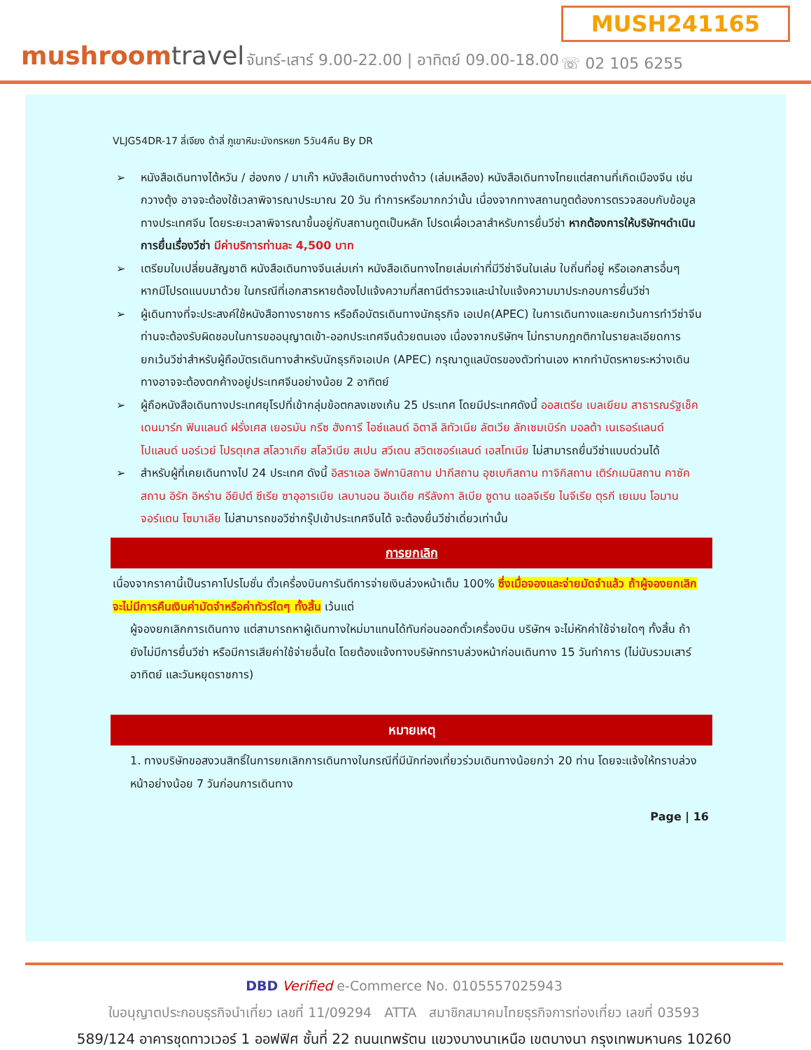mushroomtravel
จันทร์-เสาร์ 9.00-22.00 | อาทิตย์ 09.00-18.00
MUSH241165
☏ 02 105 6255
VLJG54DR-17 ลี่เจียง ต้าลี่ ภูเขาหิมะมังกรหยก 5วัน4คืน By DR
➢ หนังสือเดินทางไต้หวัน / ฮ่องกง / มาเก๊า หนังสือเดินทางต่างด้าว (เล่มเหลือง) หนังสือเดินทางไทยแต่สถานที่เกิดเมืองจีน เช่น กวางตุ้ง อาจจะต้องใช้เวลาพิจารณาประมาณ 20 วัน ทำการหรือมากกว่านั้น เนื่องจากทางสถานทูตต้องการตรวจสอบกับข้อมูลทางประเทศจีน โดยระยะเวลาพิจารณาขึ้นอยู่กับสถานทูตเป็นหลัก โปรดเผื่อเวลาสำหรับการยื่นวีซ่า หากต้องการให้บริษัทฯดำเนินการยื่นเรื่องวีซ่า มีค่าบริการท่านละ 4,500 บาท
➢ เตรียมใบเปลี่ยนสัญชาติ หนังสือเดินทางจีนเล่มเก่า หนังสือเดินทางไทยเล่มเก่าที่มีวีซ่าจีนในเล่ม ใบถิ่นที่อยู่ หรือเอกสารอื่นๆ หากมีโปรดแนบมาด้วย ในกรณีที่เอกสารหายต้องไปแจ้งความที่สถานีตำรวจและนำใบแจ้งความมาประกอบการยื่นวีซ่า
➢ ผู้เดินทางที่จะประสงค์ใช้หนังสือทางราชการ หรือถือบัตรเดินทางนักธุรกิจ เอเปค(APEC) ในการเดินทางและยกเว้นการทำวีซ่าจีน ท่านจะต้องรับผิดชอบในการขออนุญาตเข้า-ออกประเทศจีนด้วยตนเอง เนื่องจากบริษัทฯ ไม่ทราบกฎกติกาในรายละเอียดการยกเว้นวีซ่าสำหรับผู้ถือบัตรเดินทางสำหรับนักธุรกิจเอเปค (APEC) กรุณาดูแลบัตรของตัวท่านเอง หากทำบัตรหายระหว่างเดินทางอาจจะต้องตกค้างอยู่ประเทศจีนอย่างน้อย 2 อาทิตย์
➢ ผู้ถือหนังสือเดินทางประเทศยุโรปที่เข้ากลุ่มข้อตกลงเชงเก้น 25 ประเทศ โดยมีประเทศดังนี้ ออสเตรีย เบลเยียม สาธารณรัฐเช็ค เดนมาร์ก ฟินแลนด์ ฝรั่งเศส เยอรมัน กรีซ ฮังการี ไอซ์แลนด์ อิตาลี ลิทัวเนีย ลัตเวีย ลักเซมเบิร์ก มอลต้า เนเธอร์แลนด์ โปแลนด์ นอร์เวย์ โปรตุเกส สโลวาเกีย สโลวีเนีย สเปน สวีเดน สวิตเซอร์แลนด์ เอสโทเนีย ไม่สามารถยื่นวีซ่าแบบด่วนได้
➢ สำหรับผู้ที่เคยเดินทางไป 24 ประเทศ ดังนี้ อิสราเอล อิฟกานิสถาน ปากีสถาน อุซเบกิสถาน ทาจิกิสถาน เติร์กเมนิสถาน คาซัคสถาน อิรัก อิหร่าน อียิปต์ ซีเรีย ซาอุอารเบีย เลบานอน อินเดีย ศรีลังกา ลิเบีย ซูดาน แอลจีเรีย ไนจีเรีย ตุรกี เยเมน โอมาน จอร์แดน โซมาเลีย ไม่สามารถขอวีซ่ากรุ๊ปเข้าประเทศจีนได้ จะต้องยื่นวีซ่าเดี่ยวเท่านั้น
การยกเลิก
เนื่องจากราคานี้เป็นราคาโปรโมชั่น ตั๋วเครื่องบินการันตีการจ่ายเงินล่วงหน้าเต็ม 100% ซึ่งเมื่อจองและจ่ายมัดจำแล้ว ถ้าผู้จองยกเลิกจะไม่มีการคืนเงินค่ามัดจำหรือค่าทัวร์ใดๆ ทั้งสิ้น เว้นแต่
ผู้จองยกเลิกการเดินทาง แต่สามารถหาผู้เดินทางใหม่มาแทนได้ทันก่อนออกตั๋วเครื่องบิน บริษัทฯ จะไม่หักค่าใช้จ่ายใดๆ ทั้งสิ้น ถ้ายังไม่มีการยื่นวีซ่า หรือมีการเสียค่าใช้จ่ายอื่นใด โดยต้องแจ้งทางบริษัททราบล่วงหน้าก่อนเดินทาง 15 วันทำการ (ไม่นับรวมเสาร์ อาทิตย์ และวันหยุดราชการ)
หมายเหตุ
1. ทางบริษัทขอสงวนสิทธิ์ในการยกเลิกการเดินทางในกรณีที่มีนักท่องเที่ยวร่วมเดินทางน้อยกว่า 20 ท่าน โดยจะแจ้งให้ทราบล่วงหน้าอย่างน้อย 7 วันก่อนการเดินทาง
Page | 16
DBD Verified e-Commerce No. 0105557025943
ใบอนุญาตประกอบธุรกิจนำเที่ยว เลขที่ 11/09294 ATTA สมาชิกสมาคมไทยธุรกิจการท่องเที่ยว เลขที่ 03593
589/124 อาคารชุดทาวเวอร์ 1 ออฟฟิศ ชั้นที่ 22 ถนนเทพรัตน แขวงบางนาเหนือ เขตบางนา กรุงเทพมหานคร 10260